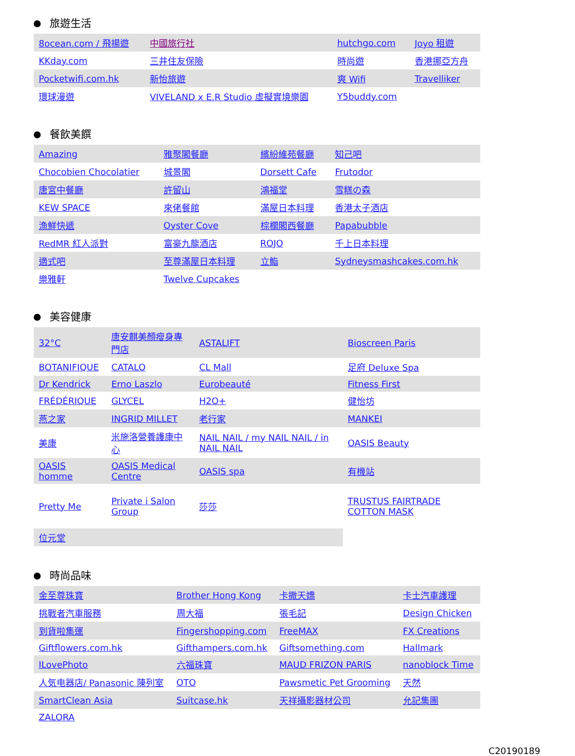旅遊生活
| 8ocean.com / 飛揚遊 | 中國旅行社 | hutchgo.com | Joyo 租遊 |
| KKday.com | 三井住友保險 | 時尚遊 | 香港挪亞方舟 |
| Pocketwifi.com.hk | 新怡旅遊 | 爽 Wifi | Travelliker |
| 環球漫遊 | VIVELAND x E.R Studio 虛擬實境樂園 | Y5buddy.com | |
餐飲美饌
| Amazing | 雅聚閣餐廳 | 繽紛維苑餐廳 | 知己吧 |
| Chocobien Chocolatier | 城景閣 | Dorsett Cafe | Frutodor |
| 唐宮中餐廳 | 許留山 | 鴻福堂 | 雪糕の森 |
| KEW SPACE | 來佬餐館 | 滿屋日本料理 | 香港太子酒店 |
| 漁鮮快遞 | Oyster Cove | 棕櫚閣西餐廳 | Papabubble |
| RedMR 紅人派對 | 富豪九龍酒店 | ROJO | 千上日本料理 |
| 適式吧 | 至尊滿屋日本料理 | 立鮨 | Sydneysmashcakes.com.hk |
| 樂雅軒 | Twelve Cupcakes | | |
美容健康
| 32°C | 唐安麒美顏瘦身專門店 | ASTALIFT | Bioscreen Paris |
| BOTANIFIQUE | CATALO | CL Mall | 足府 Deluxe Spa |
| Dr Kendrick | Erno Laszlo | Eurobeauté | Fitness First |
| FRÉDÉRIQUE | GLYCEL | H2O+ | 健怡坊 |
| 燕之家 | INGRID MILLET | 老行家 | MANKEI |
| 美康 | 米施洛營養護康中心 | NAIL NAIL / my NAIL NAIL / in NAIL NAIL | OASIS Beauty |
| OASIS homme | OASIS Medical Centre | OASIS spa | 有機站 |
| Pretty Me | Private i Salon Group | 莎莎 | TRUSTUS FAIRTRADE COTTON MASK |
| 位元堂 | | | |
時尚品味
| 金至尊珠寶 | Brother Hong Kong | 卡撒天嬌 | 卡士汽車護理 |
| 挑戰者汽車服務 | 周大福 | 張毛記 | Design Chicken |
| 到貨啦集運 | Fingershopping.com | FreeMAX | FX Creations |
| Giftflowers.com.hk | Gifthampers.com.hk | Giftsomething.com | Hallmark |
| ILovePhoto | 六福珠寶 | MAUD FRIZON PARIS | nanoblock Time |
| 人気电器店/ Panasonic 陳列室 | OTO | Pawsmetic Pet Grooming | 天然 |
| SmartClean Asia | Suitcase.hk | 天祥攝影器材公司 | 允記集團 |
| ZALORA | | | |
C20190189